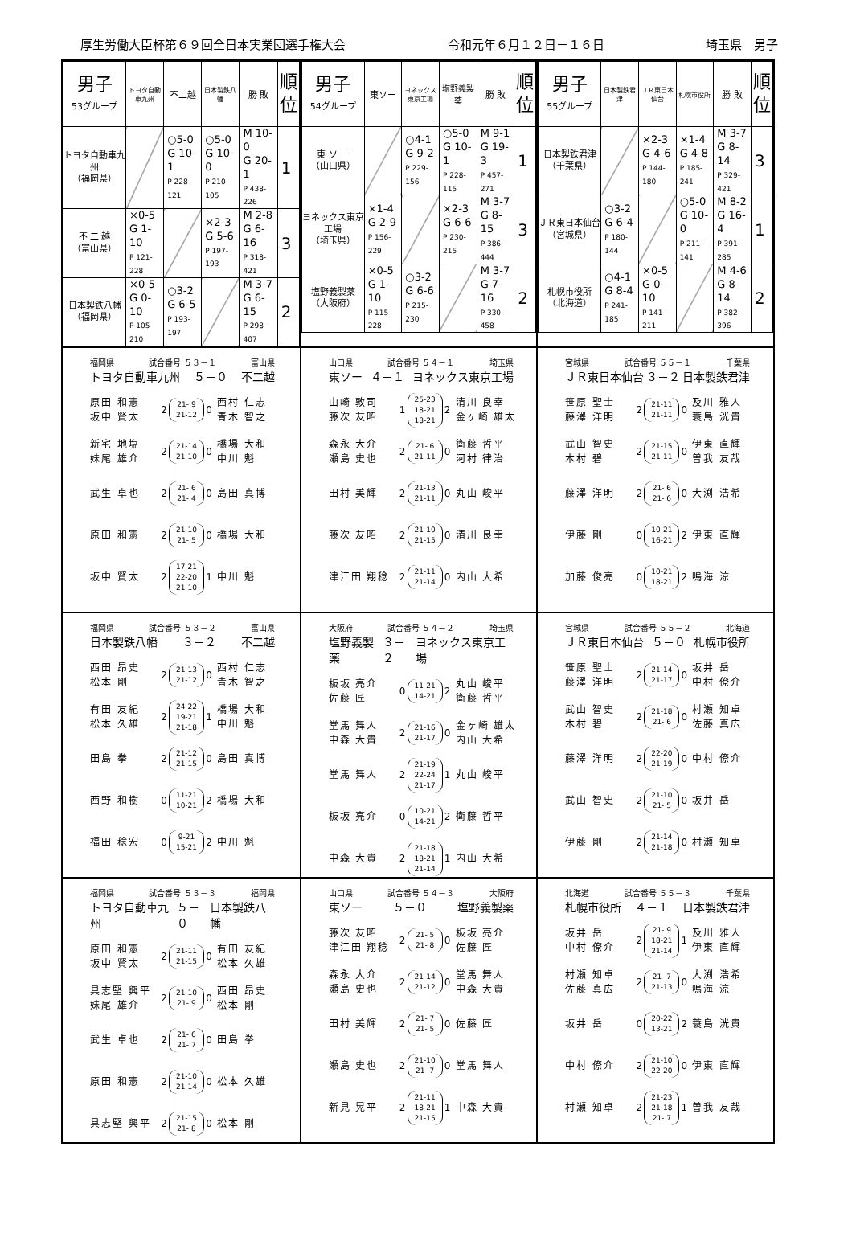厚生労働大臣杯第６９回全日本実業団選手権大会 令和元年６月１２日－１６日 埼玉県　男子
| 男子 53グループ | トヨタ自動車九州 | 不二越 | 日本製鉄八幡 | 勝 敗 | 順 位 |
| --- | --- | --- | --- | --- | --- |
| トヨタ自動車九州 （福岡県） | | ○5-0 G 10-1 P 228-121 | ○5-0 G 10-0 P 210-105 | M 10-0 G 20-1 P 438-226 | 1 |
| 不 二 越 （富山県） | ×0-5 G 1-10 P 121-228 | | ×2-3 G 5-6 P 197-193 | M 2-8 G 6-16 P 318-421 | 3 |
| 日本製鉄八幡 （福岡県） | ×0-5 G 0-10 P 105-210 | ○3-2 G 6-5 P 193-197 | | M 3-7 G 6-15 P 298-407 | 2 |
| 男子 54グループ | 東ソー | ヨネックス東京工場 | 塩野義製薬 | 勝 敗 | 順 位 |
| --- | --- | --- | --- | --- | --- |
| 東 ソ ー （山口県） | | ○4-1 G 9-2 P 229-156 | ○5-0 G 10-1 P 228-115 | M 9-1 G 19-3 P 457-271 | 1 |
| ヨネックス東京工場 （埼玉県） | ×1-4 G 2-9 P 156-229 | | ×2-3 G 6-6 P 230-215 | M 3-7 G 8-15 P 386-444 | 3 |
| 塩野義製薬 （大阪府） | ×0-5 G 1-10 P 115-228 | ○3-2 G 6-6 P 215-230 | | M 3-7 G 7-16 P 330-458 | 2 |
| 男子 55グループ | 日本製鉄君津 | ＪＲ東日本仙台 | 札幌市役所 | 勝 敗 | 順 位 |
| --- | --- | --- | --- | --- | --- |
| 日本製鉄君津 （千葉県） | | ×2-3 G 4-6 P 144-180 | ×1-4 G 4-8 P 185-241 | M 3-7 G 8-14 P 329-421 | 3 |
| ＪＲ東日本仙台 （宮城県） | ○3-2 G 6-4 P 180-144 | | ○5-0 G 10-0 P 211-141 | M 8-2 G 16-4 P 391-285 | 1 |
| 札幌市役所 （北海道） | ○4-1 G 8-4 P 241-185 | ×0-5 G 0-10 P 141-211 | | M 4-6 G 8-14 P 382-396 | 2 |
福岡県 試合番号 ５３－１ 富山県
トヨタ自動車九州 ５－０ 不二越
| 原田 和憲 坂中 賢太 | 2 | 21- 9 21-12 | 0 | 西村 仁志 青木 智之 |
| 新宅 地塩 妹尾 雄介 | 2 | 21-14 21-10 | 0 | 橋場 大和 中川 魁 |
| 武生 卓也 | 2 | 21- 6 21- 4 | 0 | 島田 真博 |
| 原田 和憲 | 2 | 21-10 21- 5 | 0 | 橋場 大和 |
| 坂中 賢太 | 2 | 17-21 22-20 21-10 | 1 | 中川 魁 |
山口県 試合番号 ５４－１ 埼玉県
東ソー ４－１ ヨネックス東京工場
| 山崎 敦司 藤次 友昭 | 1 | 25-23 18-21 18-21 | 2 | 清川 良幸 金ヶ崎 雄太 |
| 森永 大介 瀬島 史也 | 2 | 21- 6 21-11 | 0 | 衛藤 哲平 河村 律治 |
| 田村 美輝 | 2 | 21-13 21-11 | 0 | 丸山 峻平 |
| 藤次 友昭 | 2 | 21-10 21-15 | 0 | 清川 良幸 |
| 津江田 翔稔 | 2 | 21-11 21-14 | 0 | 内山 大希 |
宮城県 試合番号 ５５－１ 千葉県
ＪＲ東日本仙台 ３－２ 日本製鉄君津
| 笹原 聖士 藤澤 洋明 | 2 | 21-11 21-11 | 0 | 及川 雅人 蓑島 洸貴 |
| 武山 智史 木村 碧 | 2 | 21-15 21-11 | 0 | 伊東 直輝 曽我 友哉 |
| 藤澤 洋明 | 2 | 21- 6 21- 6 | 0 | 大渕 浩希 |
| 伊藤 剛 | 0 | 10-21 16-21 | 2 | 伊東 直輝 |
| 加藤 俊亮 | 0 | 10-21 18-21 | 2 | 鳴海 涼 |
福岡県 試合番号 ５３－２ 富山県
日本製鉄八幡 ３－２ 不二越
| 西田 昂史 松本 剛 | 2 | 21-13 21-12 | 0 | 西村 仁志 青木 智之 |
| 有田 友紀 松本 久雄 | 2 | 24-22 19-21 21-18 | 1 | 橋場 大和 中川 魁 |
| 田島 拳 | 2 | 21-12 21-15 | 0 | 島田 真博 |
| 西野 和樹 | 0 | 11-21 10-21 | 2 | 橋場 大和 |
| 福田 稔宏 | 0 | 9-21 15-21 | 2 | 中川 魁 |
大阪府 試合番号 ５４－２ 埼玉県
塩野義製薬 ３－２ ヨネックス東京工場
| 板坂 亮介 佐藤 匠 | 0 | 11-21 14-21 | 2 | 丸山 峻平 衛藤 哲平 |
| 堂馬 舞人 中森 大貴 | 2 | 21-16 21-17 | 0 | 金ヶ崎 雄太 内山 大希 |
| 堂馬 舞人 | 2 | 21-19 22-24 21-17 | 1 | 丸山 峻平 |
| 板坂 亮介 | 0 | 10-21 14-21 | 2 | 衛藤 哲平 |
| 中森 大貴 | 2 | 21-18 18-21 21-14 | 1 | 内山 大希 |
宮城県 試合番号 ５５－２ 北海道
ＪＲ東日本仙台 ５－０ 札幌市役所
| 笹原 聖士 藤澤 洋明 | 2 | 21-14 21-17 | 0 | 坂井 岳 中村 僚介 |
| 武山 智史 木村 碧 | 2 | 21-18 21- 6 | 0 | 村瀬 知卓 佐藤 真広 |
| 藤澤 洋明 | 2 | 22-20 21-19 | 0 | 中村 僚介 |
| 武山 智史 | 2 | 21-10 21- 5 | 0 | 坂井 岳 |
| 伊藤 剛 | 2 | 21-14 21-18 | 0 | 村瀬 知卓 |
福岡県 試合番号 ５３－３ 福岡県
トヨタ自動車九州 ５－０ 日本製鉄八幡
| 原田 和憲 坂中 賢太 | 2 | 21-11 21-15 | 0 | 有田 友紀 松本 久雄 |
| 具志堅 興平 妹尾 雄介 | 2 | 21-10 21- 9 | 0 | 西田 昂史 松本 剛 |
| 武生 卓也 | 2 | 21- 6 21- 7 | 0 | 田島 拳 |
| 原田 和憲 | 2 | 21-10 21-14 | 0 | 松本 久雄 |
| 具志堅 興平 | 2 | 21-15 21- 8 | 0 | 松本 剛 |
山口県 試合番号 ５４－３ 大阪府
東ソー ５－０ 塩野義製薬
| 藤次 友昭 津江田 翔稔 | 2 | 21- 5 21- 8 | 0 | 板坂 亮介 佐藤 匠 |
| 森永 大介 瀬島 史也 | 2 | 21-14 21-12 | 0 | 堂馬 舞人 中森 大貴 |
| 田村 美輝 | 2 | 21- 7 21- 5 | 0 | 佐藤 匠 |
| 瀬島 史也 | 2 | 21-10 21- 7 | 0 | 堂馬 舞人 |
| 新見 晃平 | 2 | 21-11 18-21 21-15 | 1 | 中森 大貴 |
北海道 試合番号 ５５－３ 千葉県
札幌市役所 ４－１ 日本製鉄君津
| 坂井 岳 中村 僚介 | 2 | 21- 9 18-21 21-14 | 1 | 及川 雅人 伊東 直輝 |
| 村瀬 知卓 佐藤 真広 | 2 | 21- 7 21-13 | 0 | 大渕 浩希 鳴海 涼 |
| 坂井 岳 | 0 | 20-22 13-21 | 2 | 蓑島 洸貴 |
| 中村 僚介 | 2 | 21-10 22-20 | 0 | 伊東 直輝 |
| 村瀬 知卓 | 2 | 21-23 21-18 21- 7 | 1 | 曽我 友哉 |